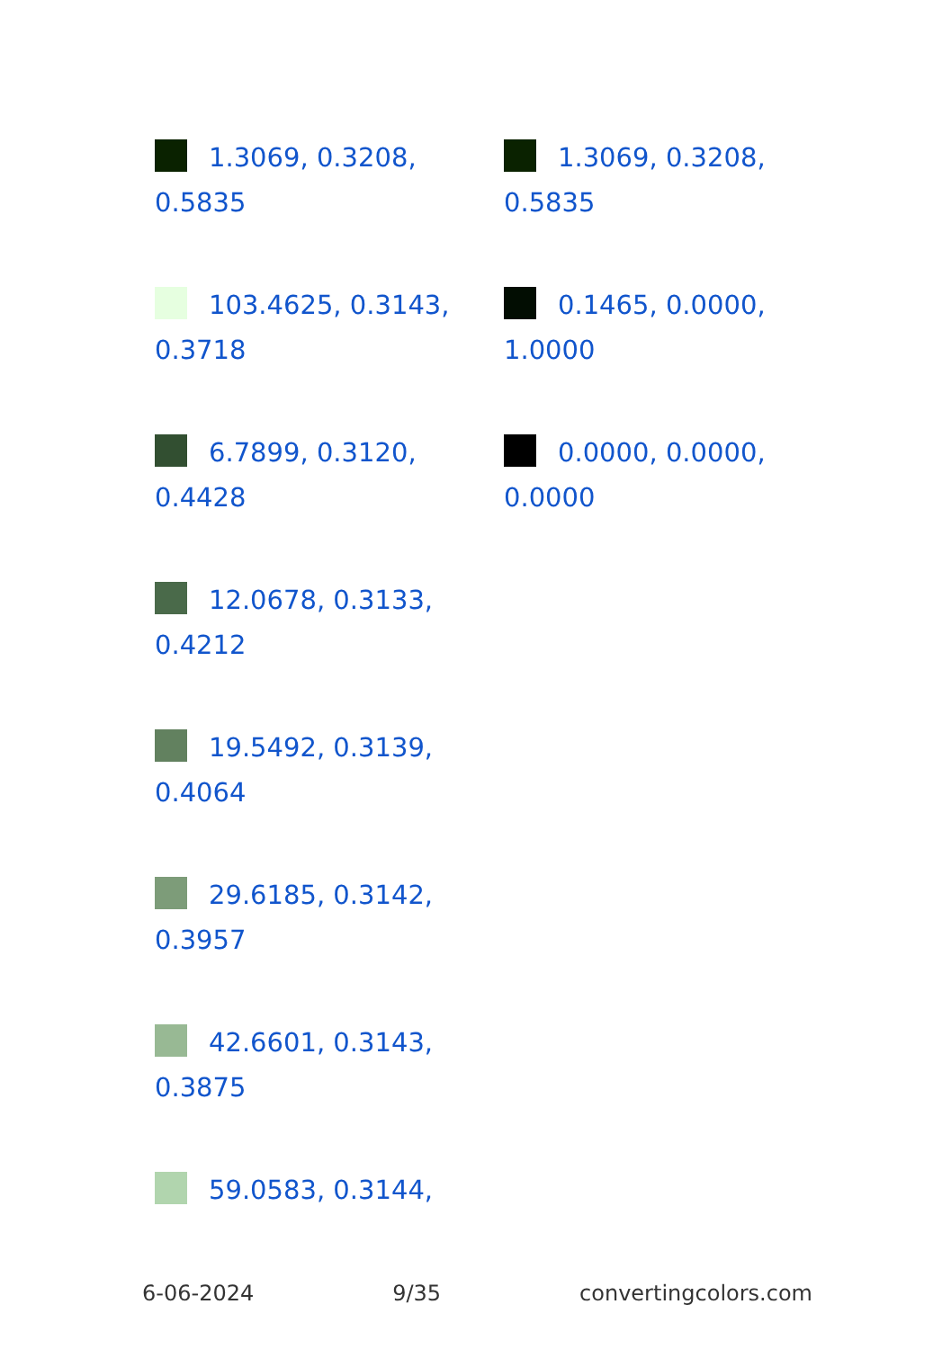1.3069, 0.3208, 0.5835
103.4625, 0.3143, 0.3718
6.7899, 0.3120, 0.4428
12.0678, 0.3133, 0.4212
19.5492, 0.3139, 0.4064
29.6185, 0.3142, 0.3957
42.6601, 0.3143, 0.3875
59.0583, 0.3144,
1.3069, 0.3208, 0.5835
0.1465, 0.0000, 1.0000
0.0000, 0.0000, 0.0000
6-06-2024 9/35 convertingcolors.com